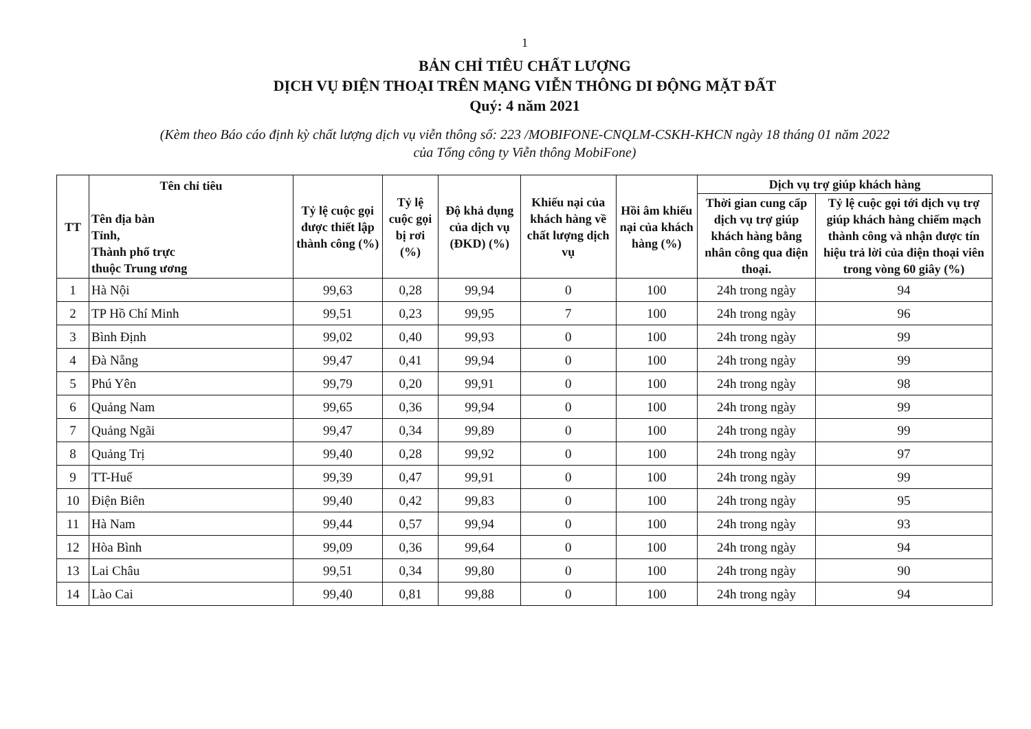1
BẢN CHỈ TIÊU CHẤT LƯỢNG
DỊCH VỤ ĐIỆN THOẠI TRÊN MẠNG VIỄN THÔNG DI ĐỘNG MẶT ĐẤT
Quý: 4 năm 2021
(Kèm theo Báo cáo định kỳ chất lượng dịch vụ viễn thông số: 223 /MOBIFONE-CNQLM-CSKH-KHCN ngày 18 tháng 01 năm 2022
của Tổng công ty Viễn thông MobiFone)
| TT | Tên chỉ tiêu Tên địa bàn Tỉnh, Thành phố trực thuộc Trung ương | Tỷ lệ cuộc gọi được thiết lập thành công (%) | Tỷ lệ cuộc gọi bị rơi (%) | Độ khả dụng của dịch vụ (ĐKD) (%) | Khiếu nại của khách hàng về chất lượng dịch vụ | Hồi âm khiếu nại của khách hàng (%) | Dịch vụ trợ giúp khách hàng | |
| --- | --- | --- | --- | --- | --- | --- | --- | --- |
| | | | | | | | Thời gian cung cấp dịch vụ trợ giúp khách hàng bằng nhân công qua điện thoại. | Tỷ lệ cuộc gọi tới dịch vụ trợ giúp khách hàng chiếm mạch thành công và nhận được tín hiệu trả lời của điện thoại viên trong vòng 60 giây (%) |
| 1 | Hà Nội | 99,63 | 0,28 | 99,94 | 0 | 100 | 24h trong ngày | 94 |
| 2 | TP Hồ Chí Minh | 99,51 | 0,23 | 99,95 | 7 | 100 | 24h trong ngày | 96 |
| 3 | Bình Định | 99,02 | 0,40 | 99,93 | 0 | 100 | 24h trong ngày | 99 |
| 4 | Đà Nẵng | 99,47 | 0,41 | 99,94 | 0 | 100 | 24h trong ngày | 99 |
| 5 | Phú Yên | 99,79 | 0,20 | 99,91 | 0 | 100 | 24h trong ngày | 98 |
| 6 | Quảng Nam | 99,65 | 0,36 | 99,94 | 0 | 100 | 24h trong ngày | 99 |
| 7 | Quảng Ngãi | 99,47 | 0,34 | 99,89 | 0 | 100 | 24h trong ngày | 99 |
| 8 | Quảng Trị | 99,40 | 0,28 | 99,92 | 0 | 100 | 24h trong ngày | 97 |
| 9 | TT-Huế | 99,39 | 0,47 | 99,91 | 0 | 100 | 24h trong ngày | 99 |
| 10 | Điện Biên | 99,40 | 0,42 | 99,83 | 0 | 100 | 24h trong ngày | 95 |
| 11 | Hà Nam | 99,44 | 0,57 | 99,94 | 0 | 100 | 24h trong ngày | 93 |
| 12 | Hòa Bình | 99,09 | 0,36 | 99,64 | 0 | 100 | 24h trong ngày | 94 |
| 13 | Lai Châu | 99,51 | 0,34 | 99,80 | 0 | 100 | 24h trong ngày | 90 |
| 14 | Lào Cai | 99,40 | 0,81 | 99,88 | 0 | 100 | 24h trong ngày | 94 |